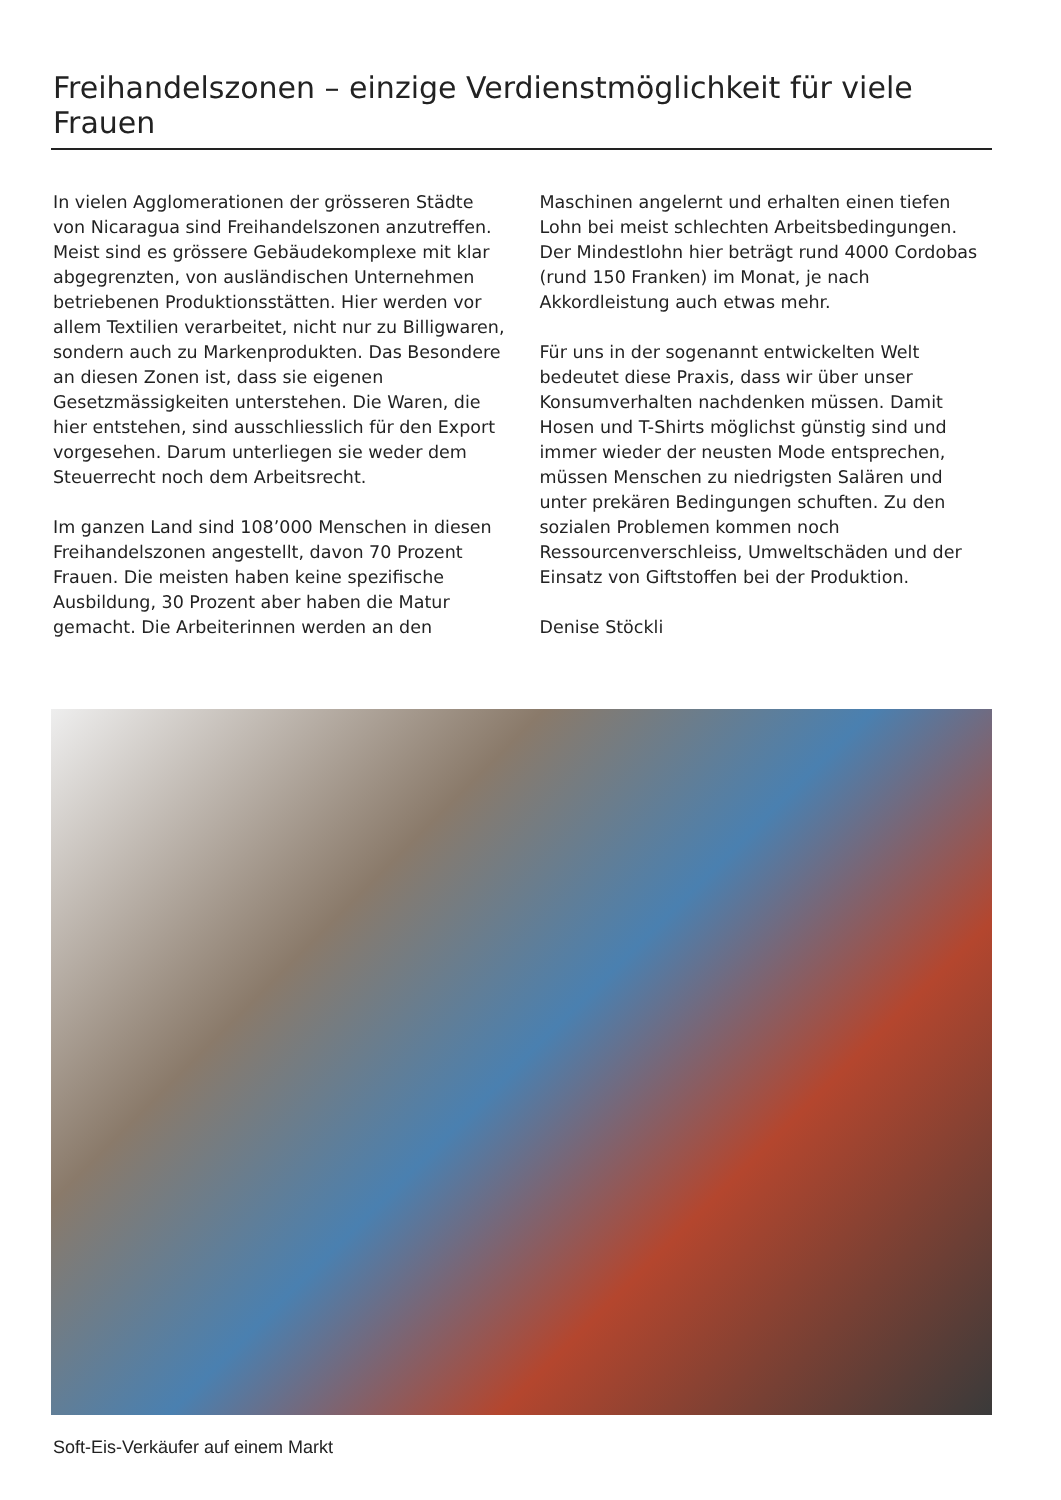Freihandelszonen – einzige Verdienstmöglichkeit für viele Frauen
In vielen Agglomerationen der grösseren Städte von Nicaragua sind Freihandelszonen anzutreffen. Meist sind es grössere Gebäudekomplexe mit klar abgegrenzten, von ausländischen Unternehmen betriebenen Produktionsstätten. Hier werden vor allem Textilien verarbeitet, nicht nur zu Billigwaren, sondern auch zu Markenprodukten. Das Besondere an diesen Zonen ist, dass sie eigenen Gesetzmässigkeiten unterstehen. Die Waren, die hier entstehen, sind ausschliesslich für den Export vorgesehen. Darum unterliegen sie weder dem Steuerrecht noch dem Arbeitsrecht.
Im ganzen Land sind 108’000 Menschen in diesen Freihandelszonen angestellt, davon 70 Prozent Frauen. Die meisten haben keine spezifische Ausbildung, 30 Prozent aber haben die Matur gemacht. Die Arbeiterinnen werden an den
Maschinen angelernt und erhalten einen tiefen Lohn bei meist schlechten Arbeitsbedingungen. Der Mindestlohn hier beträgt rund 4000 Cordobas (rund 150 Franken) im Monat, je nach Akkordleistung auch etwas mehr.
Für uns in der sogenannt entwickelten Welt bedeutet diese Praxis, dass wir über unser Konsumverhalten nachdenken müssen. Damit Hosen und T-Shirts möglichst günstig sind und immer wieder der neusten Mode entsprechen, müssen Menschen zu niedrigsten Salären und unter prekären Bedingungen schuften. Zu den sozialen Problemen kommen noch Ressourcenverschleiss, Umweltschäden und der Einsatz von Giftstoffen bei der Produktion.
Denise Stöckli
Soft-Eis-Verkäufer auf einem Markt